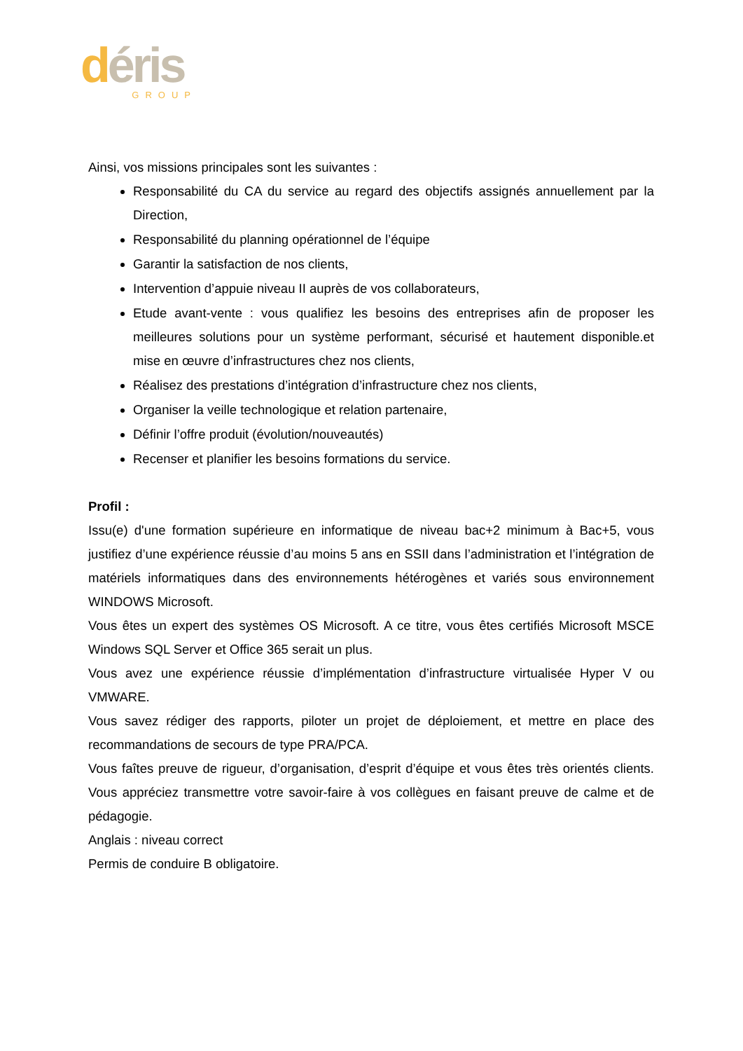déris
GROUP
Ainsi, vos missions principales sont les suivantes :
Responsabilité du CA du service au regard des objectifs assignés annuellement par la Direction,
Responsabilité du planning opérationnel de l’équipe
Garantir la satisfaction de nos clients,
Intervention d’appuie niveau II auprès de vos collaborateurs,
Etude avant-vente : vous qualifiez les besoins des entreprises afin de proposer les meilleures solutions pour un système performant, sécurisé et hautement disponible.et mise en œuvre d’infrastructures chez nos clients,
Réalisez des prestations d’intégration d’infrastructure chez nos clients,
Organiser la veille technologique et relation partenaire,
Définir l’offre produit (évolution/nouveautés)
Recenser et planifier les besoins formations du service.
Profil :
Issu(e) d'une formation supérieure en informatique de niveau bac+2 minimum à Bac+5, vous justifiez d’une expérience réussie d’au moins 5 ans en SSII dans l’administration et l’intégration de matériels informatiques dans des environnements hétérogènes et variés sous environnement WINDOWS Microsoft.
Vous êtes un expert des systèmes OS Microsoft. A ce titre, vous êtes certifiés Microsoft MSCE Windows SQL Server et Office 365 serait un plus.
Vous avez une expérience réussie d’implémentation d’infrastructure virtualisée Hyper V ou VMWARE.
Vous savez rédiger des rapports, piloter un projet de déploiement, et mettre en place des recommandations de secours de type PRA/PCA.
Vous faîtes preuve de rigueur, d’organisation, d’esprit d’équipe et vous êtes très orientés clients. Vous appréciez transmettre votre savoir-faire à vos collègues en faisant preuve de calme et de pédagogie.
Anglais : niveau correct
Permis de conduire B obligatoire.